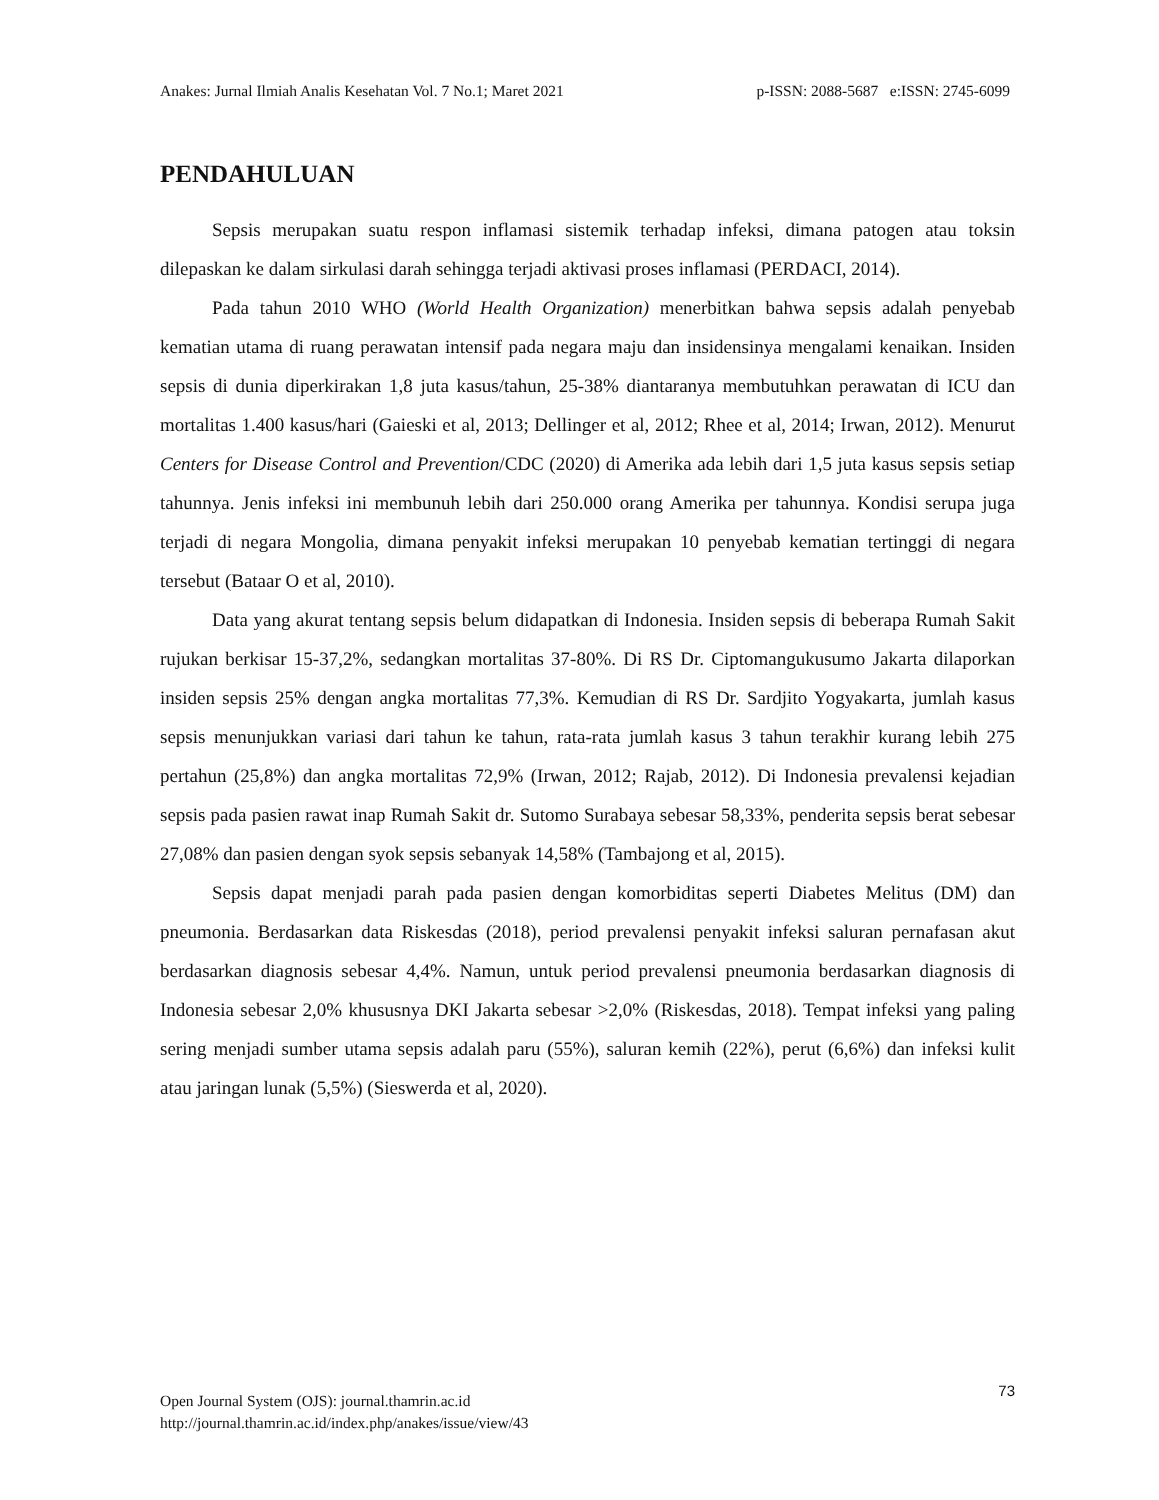Anakes: Jurnal Ilmiah Analis Kesehatan Vol. 7 No.1; Maret 2021 p-ISSN: 2088-5687 e:ISSN: 2745-6099
PENDAHULUAN
Sepsis merupakan suatu respon inflamasi sistemik terhadap infeksi, dimana patogen atau toksin dilepaskan ke dalam sirkulasi darah sehingga terjadi aktivasi proses inflamasi (PERDACI, 2014).
Pada tahun 2010 WHO (World Health Organization) menerbitkan bahwa sepsis adalah penyebab kematian utama di ruang perawatan intensif pada negara maju dan insidensinya mengalami kenaikan. Insiden sepsis di dunia diperkirakan 1,8 juta kasus/tahun, 25-38% diantaranya membutuhkan perawatan di ICU dan mortalitas 1.400 kasus/hari (Gaieski et al, 2013; Dellinger et al, 2012; Rhee et al, 2014; Irwan, 2012). Menurut Centers for Disease Control and Prevention/CDC (2020) di Amerika ada lebih dari 1,5 juta kasus sepsis setiap tahunnya. Jenis infeksi ini membunuh lebih dari 250.000 orang Amerika per tahunnya. Kondisi serupa juga terjadi di negara Mongolia, dimana penyakit infeksi merupakan 10 penyebab kematian tertinggi di negara tersebut (Bataar O et al, 2010).
Data yang akurat tentang sepsis belum didapatkan di Indonesia. Insiden sepsis di beberapa Rumah Sakit rujukan berkisar 15-37,2%, sedangkan mortalitas 37-80%. Di RS Dr. Ciptomangukusumo Jakarta dilaporkan insiden sepsis 25% dengan angka mortalitas 77,3%. Kemudian di RS Dr. Sardjito Yogyakarta, jumlah kasus sepsis menunjukkan variasi dari tahun ke tahun, rata-rata jumlah kasus 3 tahun terakhir kurang lebih 275 pertahun (25,8%) dan angka mortalitas 72,9% (Irwan, 2012; Rajab, 2012). Di Indonesia prevalensi kejadian sepsis pada pasien rawat inap Rumah Sakit dr. Sutomo Surabaya sebesar 58,33%, penderita sepsis berat sebesar 27,08% dan pasien dengan syok sepsis sebanyak 14,58% (Tambajong et al, 2015).
Sepsis dapat menjadi parah pada pasien dengan komorbiditas seperti Diabetes Melitus (DM) dan pneumonia. Berdasarkan data Riskesdas (2018), period prevalensi penyakit infeksi saluran pernafasan akut berdasarkan diagnosis sebesar 4,4%. Namun, untuk period prevalensi pneumonia berdasarkan diagnosis di Indonesia sebesar 2,0% khususnya DKI Jakarta sebesar >2,0% (Riskesdas, 2018). Tempat infeksi yang paling sering menjadi sumber utama sepsis adalah paru (55%), saluran kemih (22%), perut (6,6%) dan infeksi kulit atau jaringan lunak (5,5%) (Sieswerda et al, 2020).
73
Open Journal System (OJS): journal.thamrin.ac.id
http://journal.thamrin.ac.id/index.php/anakes/issue/view/43